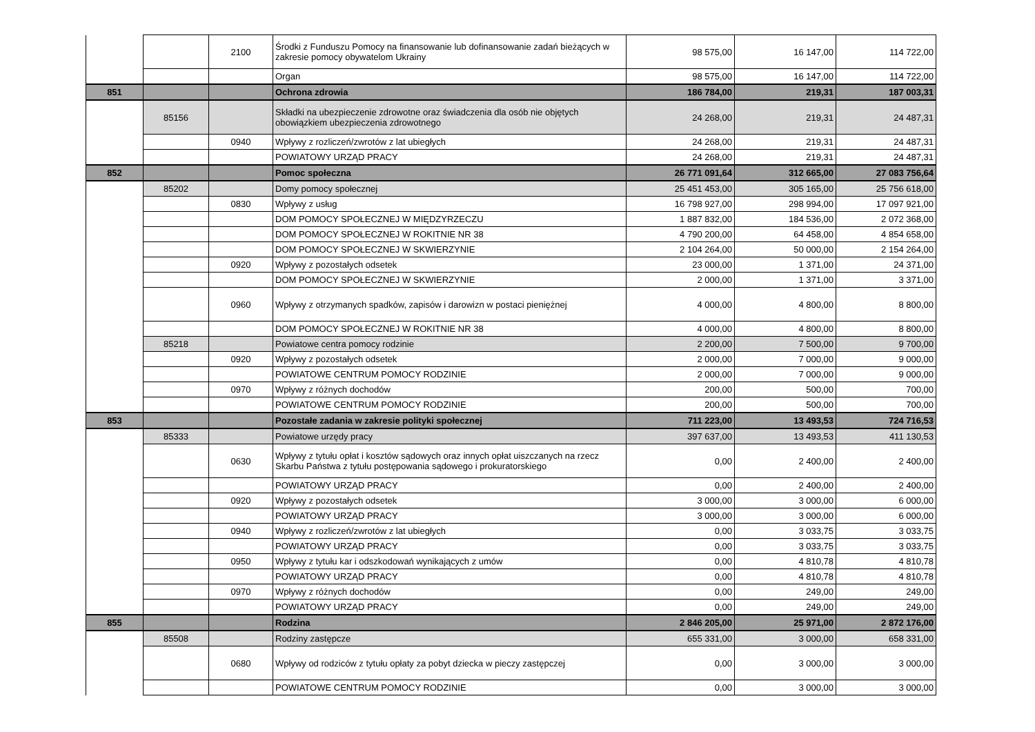| | | 2100 | Środki z Funduszu Pomocy na finansowanie lub dofinansowanie zadań bieżących w zakresie pomocy obywatelom Ukrainy | 98 575,00 | 16 147,00 | 114 722,00 |
| | | | Organ | 98 575,00 | 16 147,00 | 114 722,00 |
| 851 | | | Ochrona zdrowia | 186 784,00 | 219,31 | 187 003,31 |
| | 85156 | | Składki na ubezpieczenie zdrowotne oraz świadczenia dla osób nie objętych obowiązkiem ubezpieczenia zdrowotnego | 24 268,00 | 219,31 | 24 487,31 |
| | | 0940 | Wpływy z rozliczeń/zwrotów z lat ubiegłych | 24 268,00 | 219,31 | 24 487,31 |
| | | | POWIATOWY URZĄD PRACY | 24 268,00 | 219,31 | 24 487,31 |
| 852 | | | Pomoc społeczna | 26 771 091,64 | 312 665,00 | 27 083 756,64 |
| | 85202 | | Domy pomocy społecznej | 25 451 453,00 | 305 165,00 | 25 756 618,00 |
| | | 0830 | Wpływy z usług | 16 798 927,00 | 298 994,00 | 17 097 921,00 |
| | | | DOM POMOCY SPOŁECZNEJ W MIĘDZYRZECZU | 1 887 832,00 | 184 536,00 | 2 072 368,00 |
| | | | DOM POMOCY SPOŁECZNEJ W ROKITNIE NR 38 | 4 790 200,00 | 64 458,00 | 4 854 658,00 |
| | | | DOM POMOCY SPOŁECZNEJ W SKWIERZYNIE | 2 104 264,00 | 50 000,00 | 2 154 264,00 |
| | | 0920 | Wpływy z pozostałych odsetek | 23 000,00 | 1 371,00 | 24 371,00 |
| | | | DOM POMOCY SPOŁECZNEJ W SKWIERZYNIE | 2 000,00 | 1 371,00 | 3 371,00 |
| | | 0960 | Wpływy z otrzymanych spadków, zapisów i darowizn w postaci pieniężnej | 4 000,00 | 4 800,00 | 8 800,00 |
| | | | DOM POMOCY SPOŁECZNEJ W ROKITNIE NR 38 | 4 000,00 | 4 800,00 | 8 800,00 |
| | 85218 | | Powiatowe centra pomocy rodzinie | 2 200,00 | 7 500,00 | 9 700,00 |
| | | 0920 | Wpływy z pozostałych odsetek | 2 000,00 | 7 000,00 | 9 000,00 |
| | | | POWIATOWE CENTRUM POMOCY RODZINIE | 2 000,00 | 7 000,00 | 9 000,00 |
| | | 0970 | Wpływy z różnych dochodów | 200,00 | 500,00 | 700,00 |
| | | | POWIATOWE CENTRUM POMOCY RODZINIE | 200,00 | 500,00 | 700,00 |
| 853 | | | Pozostałe zadania w zakresie polityki społecznej | 711 223,00 | 13 493,53 | 724 716,53 |
| | 85333 | | Powiatowe urzędy pracy | 397 637,00 | 13 493,53 | 411 130,53 |
| | | 0630 | Wpływy z tytułu opłat i kosztów sądowych oraz innych opłat uiszczanych na rzecz Skarbu Państwa z tytułu postępowania sądowego i prokuratorskiego | 0,00 | 2 400,00 | 2 400,00 |
| | | | POWIATOWY URZĄD PRACY | 0,00 | 2 400,00 | 2 400,00 |
| | | 0920 | Wpływy z pozostałych odsetek | 3 000,00 | 3 000,00 | 6 000,00 |
| | | | POWIATOWY URZĄD PRACY | 3 000,00 | 3 000,00 | 6 000,00 |
| | | 0940 | Wpływy z rozliczeń/zwrotów z lat ubiegłych | 0,00 | 3 033,75 | 3 033,75 |
| | | | POWIATOWY URZĄD PRACY | 0,00 | 3 033,75 | 3 033,75 |
| | | 0950 | Wpływy z tytułu kar i odszkodowań wynikających z umów | 0,00 | 4 810,78 | 4 810,78 |
| | | | POWIATOWY URZĄD PRACY | 0,00 | 4 810,78 | 4 810,78 |
| | | 0970 | Wpływy z różnych dochodów | 0,00 | 249,00 | 249,00 |
| | | | POWIATOWY URZĄD PRACY | 0,00 | 249,00 | 249,00 |
| 855 | | | Rodzina | 2 846 205,00 | 25 971,00 | 2 872 176,00 |
| | 85508 | | Rodziny zastępcze | 655 331,00 | 3 000,00 | 658 331,00 |
| | | 0680 | Wpływy od rodziców z tytułu opłaty za pobyt dziecka w pieczy zastępczej | 0,00 | 3 000,00 | 3 000,00 |
| | | | POWIATOWE CENTRUM POMOCY RODZINIE | 0,00 | 3 000,00 | 3 000,00 |